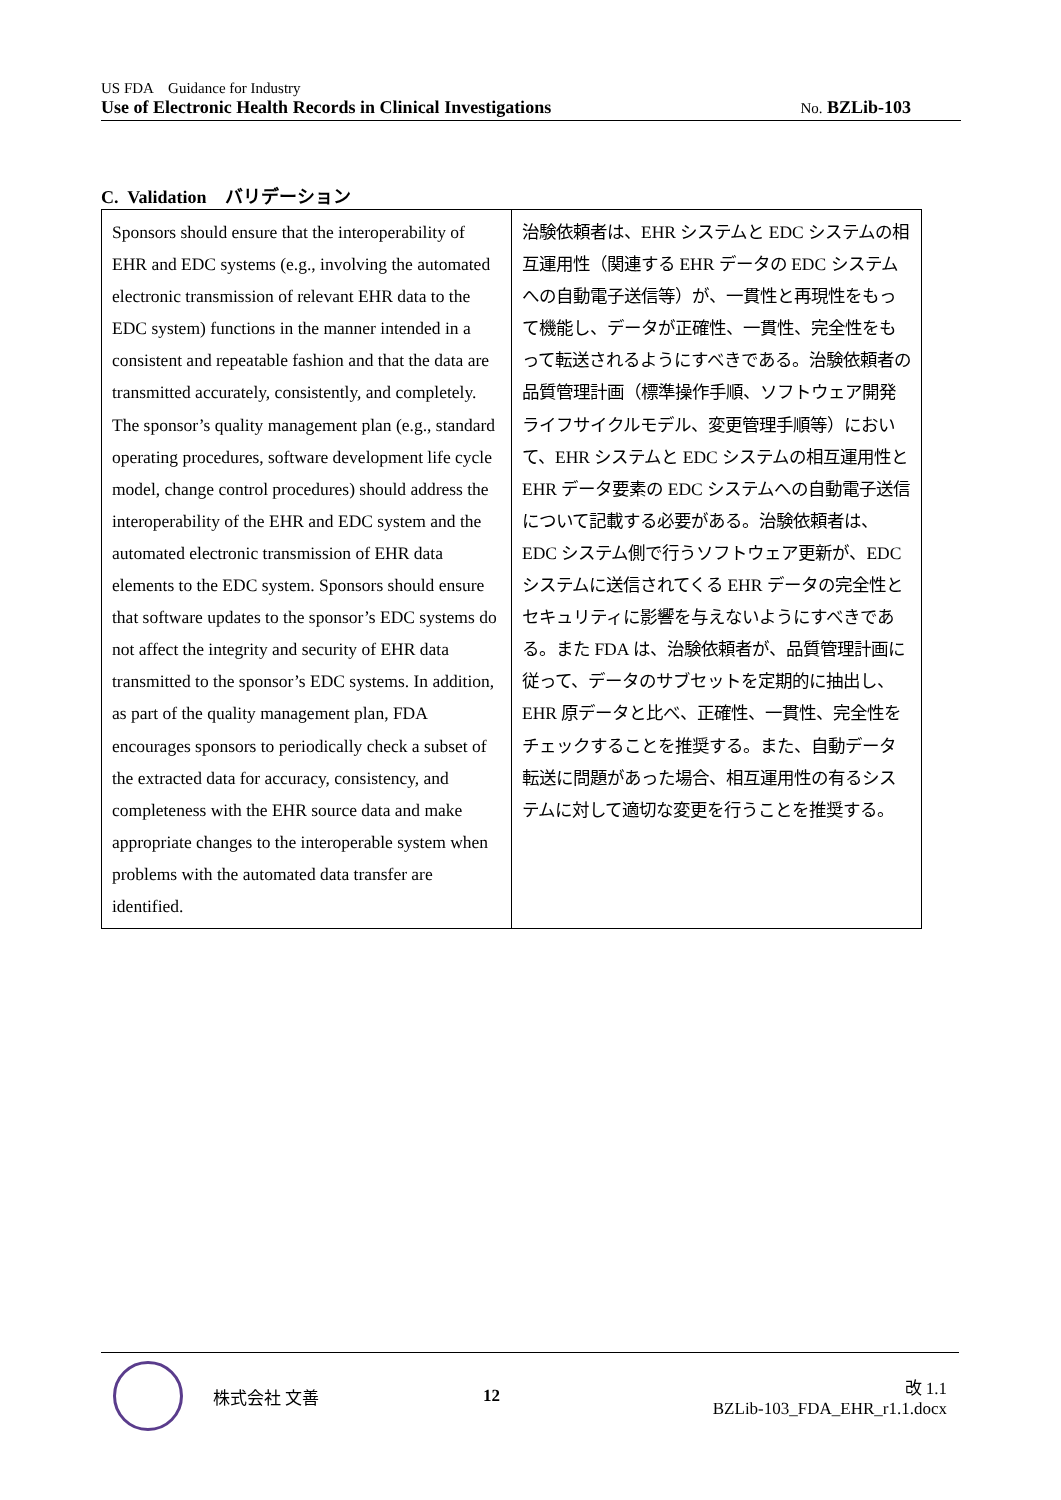US FDA　Guidance for Industry
Use of Electronic Health Records in Clinical Investigations No. BZLib-103
C. Validation　バリデーション
| Sponsors should ensure that the interoperability of EHR and EDC systems (e.g., involving the automated electronic transmission of relevant EHR data to the EDC system) functions in the manner intended in a consistent and repeatable fashion and that the data are transmitted accurately, consistently, and completely. The sponsor’s quality management plan (e.g., standard operating procedures, software development life cycle model, change control procedures) should address the interoperability of the EHR and EDC system and the automated electronic transmission of EHR data elements to the EDC system. Sponsors should ensure that software updates to the sponsor’s EDC systems do not affect the integrity and security of EHR data transmitted to the sponsor’s EDC systems. In addition, as part of the quality management plan, FDA encourages sponsors to periodically check a subset of the extracted data for accuracy, consistency, and completeness with the EHR source data and make appropriate changes to the interoperable system when problems with the automated data transfer are identified. | 治験依頼者は、EHR システムと EDC システムの相互運用性（関連する EHR データの EDC システムへの自動電子送信等）が、一貫性と再現性をもって機能し、データが正確性、一貫性、完全性をもって転送されるようにすべきである。治験依頼者の品質管理計画（標準操作手順、ソフトウェア開発ライフサイクルモデル、変更管理手順等）において、EHR システムと EDC システムの相互運用性と EHR データ要素の EDC システムへの自動電子送信について記載する必要がある。治験依頼者は、EDC システム側で行うソフトウェア更新が、EDC システムに送信されてくる EHR データの完全性とセキュリティに影響を与えないようにすべきである。また FDA は、治験依頼者が、品質管理計画に従って、データのサブセットを定期的に抽出し、EHR 原データと比べ、正確性、一貫性、完全性をチェックすることを推奨する。また、自動データ転送に問題があった場合、相互運用性の有るシステムに対して適切な変更を行うことを推奨する。 |
株式会社 文善 12
改 1.1
BZLib-103_FDA_EHR_r1.1.docx